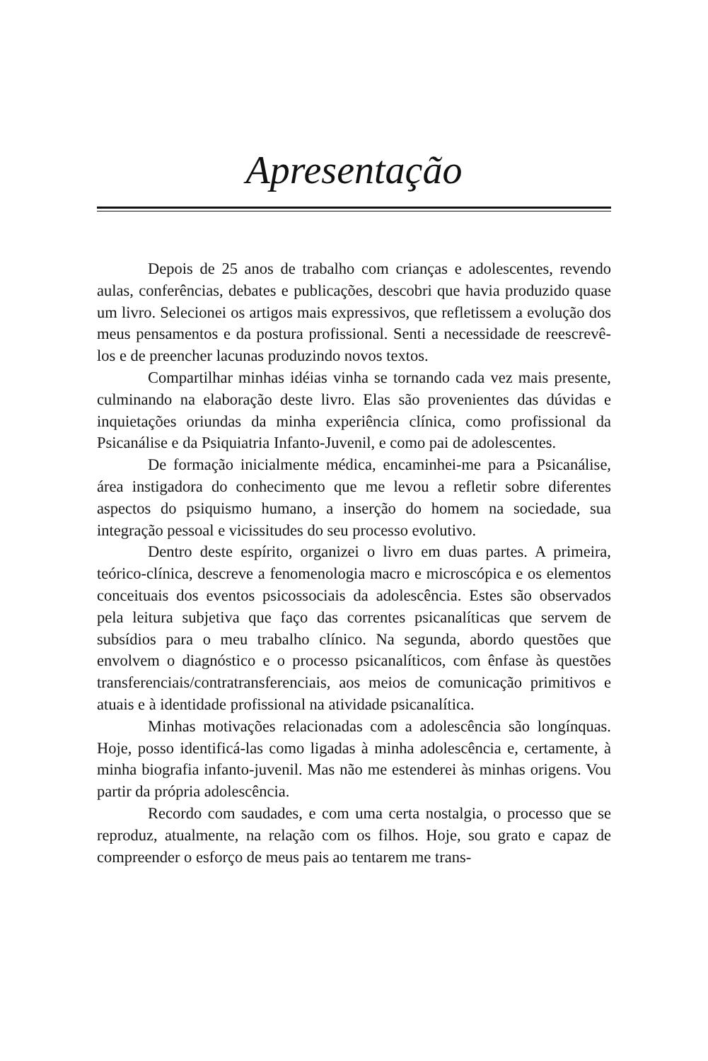Apresentação
Depois de 25 anos de trabalho com crianças e adolescentes, revendo aulas, conferências, debates e publicações, descobri que havia produzido quase um livro. Selecionei os artigos mais expressivos, que refletissem a evolução dos meus pensamentos e da postura profissional. Senti a necessidade de reescrevê-los e de preencher lacunas produzindo novos textos.
Compartilhar minhas idéias vinha se tornando cada vez mais presente, culminando na elaboração deste livro. Elas são provenientes das dúvidas e inquietações oriundas da minha experiência clínica, como profissional da Psicanálise e da Psiquiatria Infanto-Juvenil, e como pai de adolescentes.
De formação inicialmente médica, encaminhei-me para a Psicanálise, área instigadora do conhecimento que me levou a refletir sobre diferentes aspectos do psiquismo humano, a inserção do homem na sociedade, sua integração pessoal e vicissitudes do seu processo evolutivo.
Dentro deste espírito, organizei o livro em duas partes. A primeira, teórico-clínica, descreve a fenomenologia macro e microscópica e os elementos conceituais dos eventos psicossociais da adolescência. Estes são observados pela leitura subjetiva que faço das correntes psicanalíticas que servem de subsídios para o meu trabalho clínico. Na segunda, abordo questões que envolvem o diagnóstico e o processo psicanalíticos, com ênfase às questões transferenciais/contratransferenciais, aos meios de comunicação primitivos e atuais e à identidade profissional na atividade psicanalítica.
Minhas motivações relacionadas com a adolescência são longínquas. Hoje, posso identificá-las como ligadas à minha adolescência e, certamente, à minha biografia infanto-juvenil. Mas não me estenderei às minhas origens. Vou partir da própria adolescência.
Recordo com saudades, e com uma certa nostalgia, o processo que se reproduz, atualmente, na relação com os filhos. Hoje, sou grato e capaz de compreender o esforço de meus pais ao tentarem me trans-